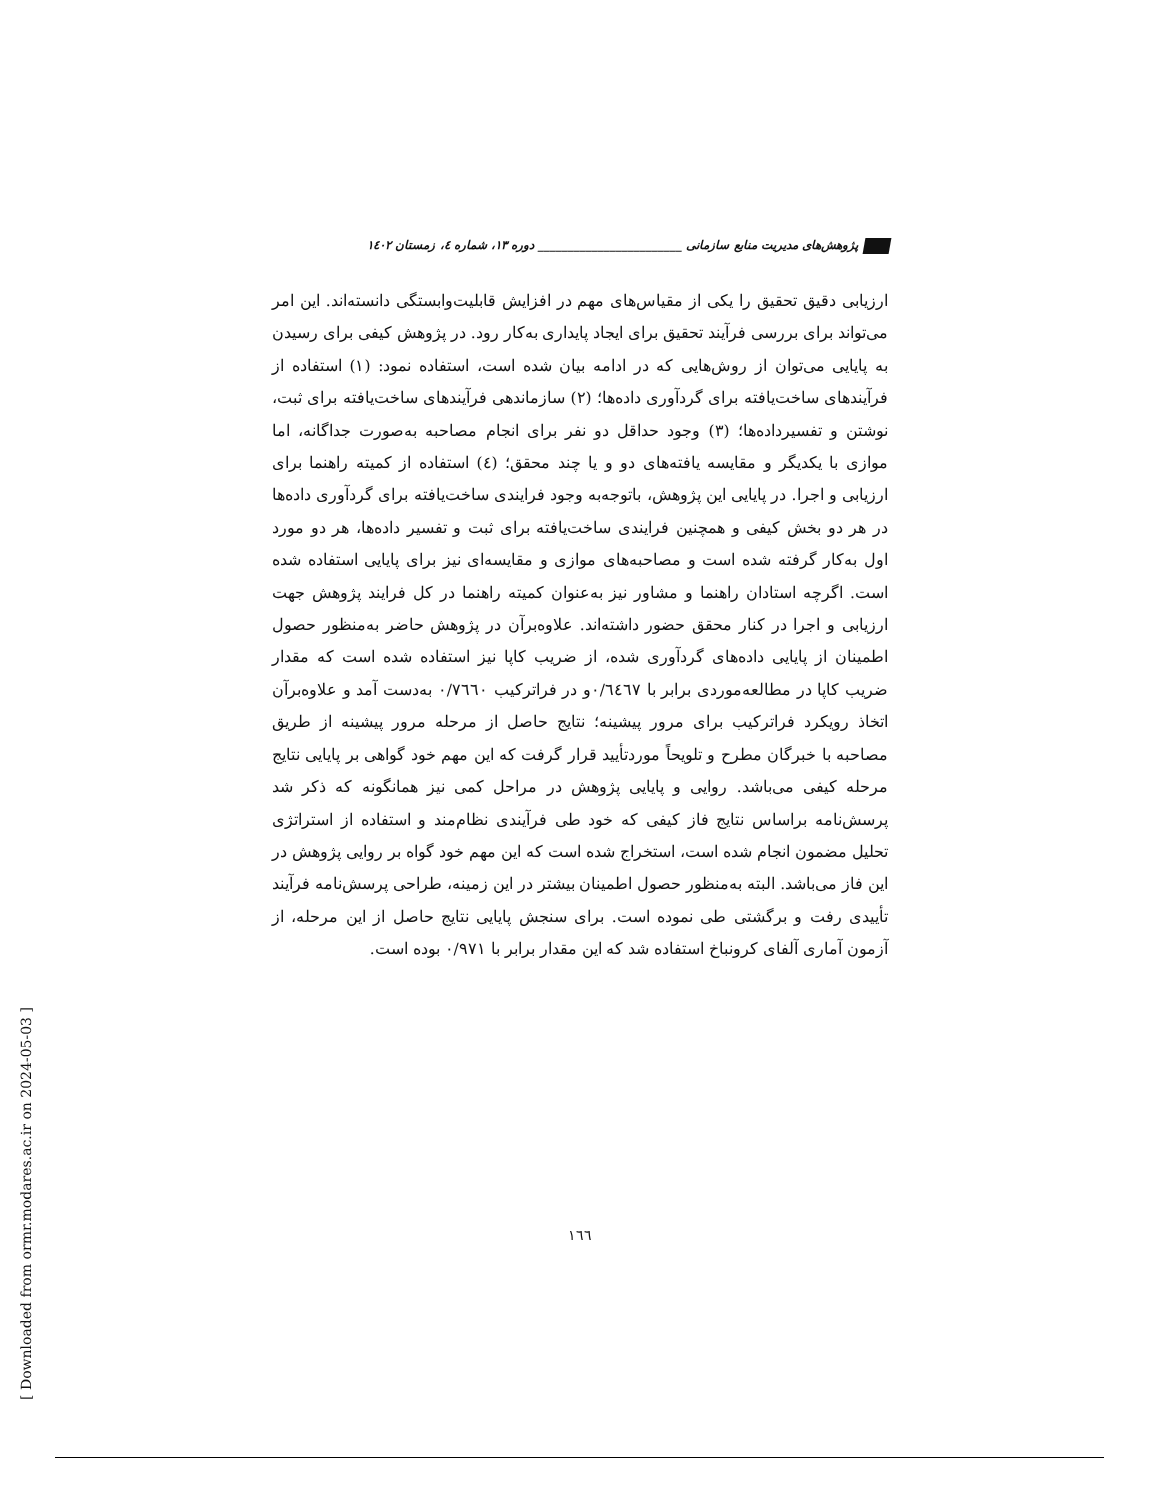پژوهش‌های مدیریت منابع سازمانی ________________________ دوره ۱۳، شماره ٤، زمستان ۱٤۰۲
ارزیابی دقیق تحقیق را یکی از مقیاس‌های مهم در افزایش قابلیت‌وابستگی دانسته‌اند. این امر می‌تواند برای بررسی فرآیند تحقیق برای ایجاد پایداری به‌کار رود. در پژوهش کیفی برای رسیدن به پایایی می‌توان از روش‌هایی که در ادامه بیان شده است، استفاده نمود: (۱) استفاده از فرآیندهای ساخت‌یافته برای گردآوری داده‌ها؛ (۲) سازماندهی فرآیندهای ساخت‌یافته برای ثبت، نوشتن و تفسیرداده‌ها؛ (۳) وجود حداقل دو نفر برای انجام مصاحبه به‌صورت جداگانه، اما موازی با یکدیگر و مقایسه یافته‌های دو و یا چند محقق؛ (٤) استفاده از کمیته راهنما برای ارزیابی و اجرا. در پایایی این پژوهش، باتوجه‌به وجود فرایندی ساخت‌یافته برای گردآوری داده‌ها در هر دو بخش کیفی و همچنین فرایندی ساخت‌یافته برای ثبت و تفسیر داده‌ها، هر دو مورد اول به‌کار گرفته شده است و مصاحبه‌های موازی و مقایسه‌ای نیز برای پایایی استفاده شده است. اگرچه استادان راهنما و مشاور نیز به‌عنوان کمیته راهنما در کل فرایند پژوهش جهت ارزیابی و اجرا در کنار محقق حضور داشته‌اند. علاوه‌برآن در پژوهش حاضر به‌منظور حصول اطمینان از پایایی داده‌های گردآوری شده، از ضریب کاپا نیز استفاده شده است که مقدار ضریب کاپا در مطالعه‌موردی برابر با ۰/٦٤٦۷و در فراترکیب ۰/۷٦٦۰ به‌دست آمد و علاوه‌برآن اتخاذ رویکرد فراترکیب برای مرور پیشینه؛ نتایج حاصل از مرحله مرور پیشینه از طریق مصاحبه با خبرگان مطرح و تلویحاً موردتأیید قرار گرفت که این مهم خود گواهی بر پایایی نتایج مرحله کیفی می‌باشد. روایی و پایایی پژوهش در مراحل کمی نیز همانگونه که ذکر شد پرسش‌نامه براساس نتایج فاز کیفی که خود طی فرآیندی نظام‌مند و استفاده از استراتژی تحلیل مضمون انجام شده است، استخراج شده است که این مهم خود گواه بر روایی پژوهش در این فاز می‌باشد. البته به‌منظور حصول اطمینان بیشتر در این زمینه، طراحی پرسش‌نامه فرآیند تأییدی رفت و برگشتی طی نموده است. برای سنجش پایایی نتایج حاصل از این مرحله، از آزمون آماری آلفای کرونباخ استفاده شد که این مقدار برابر با ۰/۹۷۱ بوده است.
۱٦٦
[ Downloaded from ormr.modares.ac.ir on 2024-05-03 ]